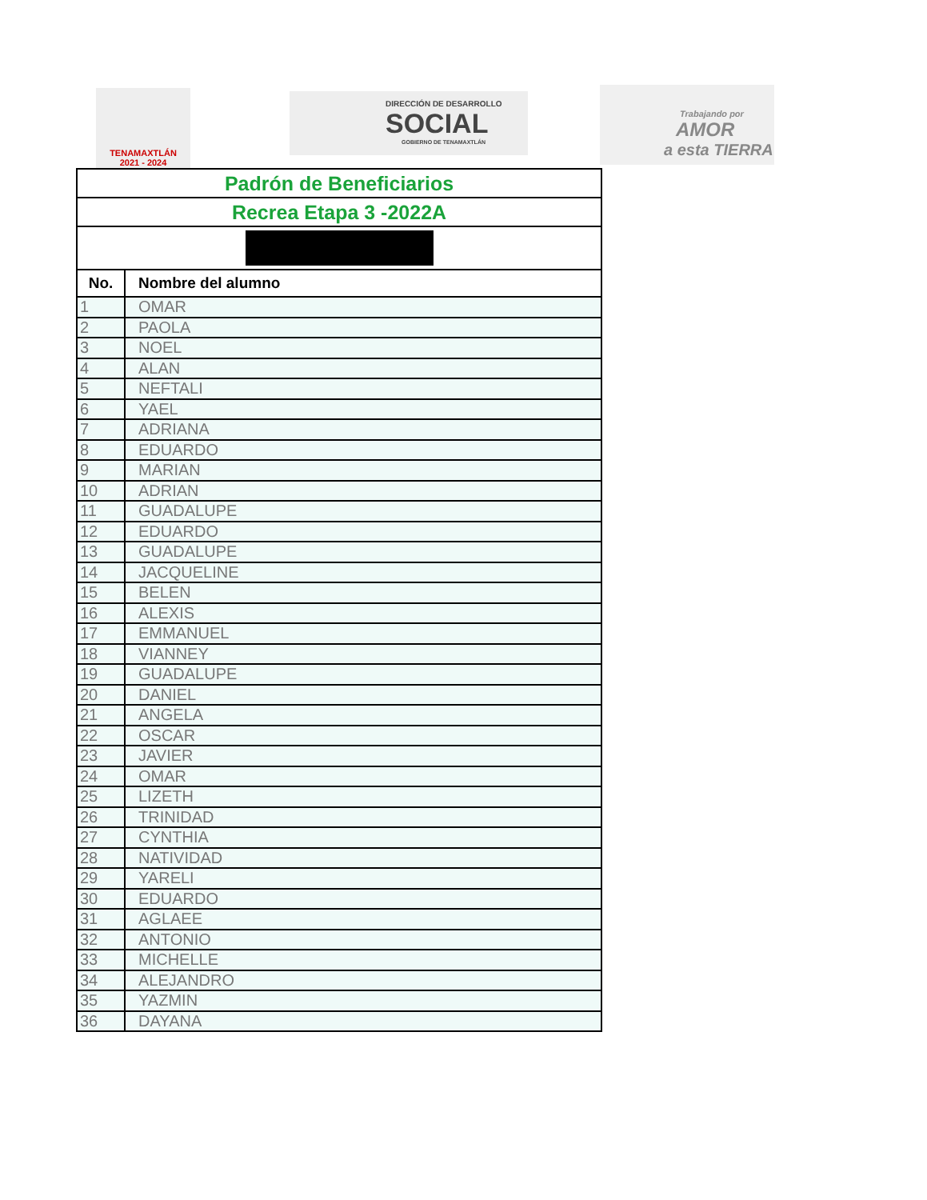TENAMAXTLÁN
2021 - 2024
DIRECCIÓN DE DESARROLLO
SOCIAL
GOBIERNO DE TENAMAXTLÁN
Trabajando por
AMOR
a esta TIERRA
| Padrón de Beneficiarios | |
| Recrea Etapa 3 -2022A | |
| No. | Nombre del alumno |
| 1 | OMAR |
| 2 | PAOLA |
| 3 | NOEL |
| 4 | ALAN |
| 5 | NEFTALI |
| 6 | YAEL |
| 7 | ADRIANA |
| 8 | EDUARDO |
| 9 | MARIAN |
| 10 | ADRIAN |
| 11 | GUADALUPE |
| 12 | EDUARDO |
| 13 | GUADALUPE |
| 14 | JACQUELINE |
| 15 | BELEN |
| 16 | ALEXIS |
| 17 | EMMANUEL |
| 18 | VIANNEY |
| 19 | GUADALUPE |
| 20 | DANIEL |
| 21 | ANGELA |
| 22 | OSCAR |
| 23 | JAVIER |
| 24 | OMAR |
| 25 | LIZETH |
| 26 | TRINIDAD |
| 27 | CYNTHIA |
| 28 | NATIVIDAD |
| 29 | YARELI |
| 30 | EDUARDO |
| 31 | AGLAEE |
| 32 | ANTONIO |
| 33 | MICHELLE |
| 34 | ALEJANDRO |
| 35 | YAZMIN |
| 36 | DAYANA |